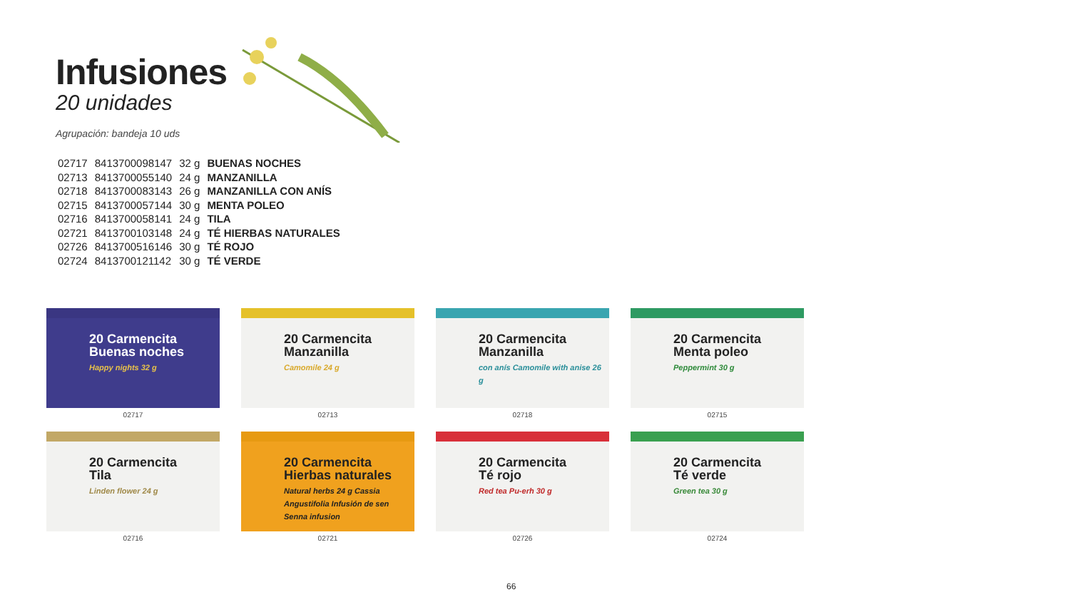Infusiones
20 unidades
Agrupación: bandeja 10 uds
| 02717 | 8413700098147 | 32 g | BUENAS NOCHES |
| 02713 | 8413700055140 | 24 g | MANZANILLA |
| 02718 | 8413700083143 | 26 g | MANZANILLA CON ANÍS |
| 02715 | 8413700057144 | 30 g | MENTA POLEO |
| 02716 | 8413700058141 | 24 g | TILA |
| 02721 | 8413700103148 | 24 g | TÉ HIERBAS NATURALES |
| 02726 | 8413700516146 | 30 g | TÉ ROJO |
| 02724 | 8413700121142 | 30 g | TÉ VERDE |
20 Carmencita
Buenas noches
Happy nights 32 g
02717
20 Carmencita
Manzanilla
Camomile 24 g
02713
20 Carmencita
Manzanilla
con anís Camomile with anise 26 g
02718
20 Carmencita
Menta poleo
Peppermint 30 g
02715
20 Carmencita
Tila
Linden flower 24 g
02716
20 Carmencita
Hierbas naturales
Natural herbs 24 g Cassia Angustifolia Infusión de sen Senna infusion
02721
20 Carmencita
Té rojo
Red tea Pu-erh 30 g
02726
20 Carmencita
Té verde
Green tea 30 g
02724
66